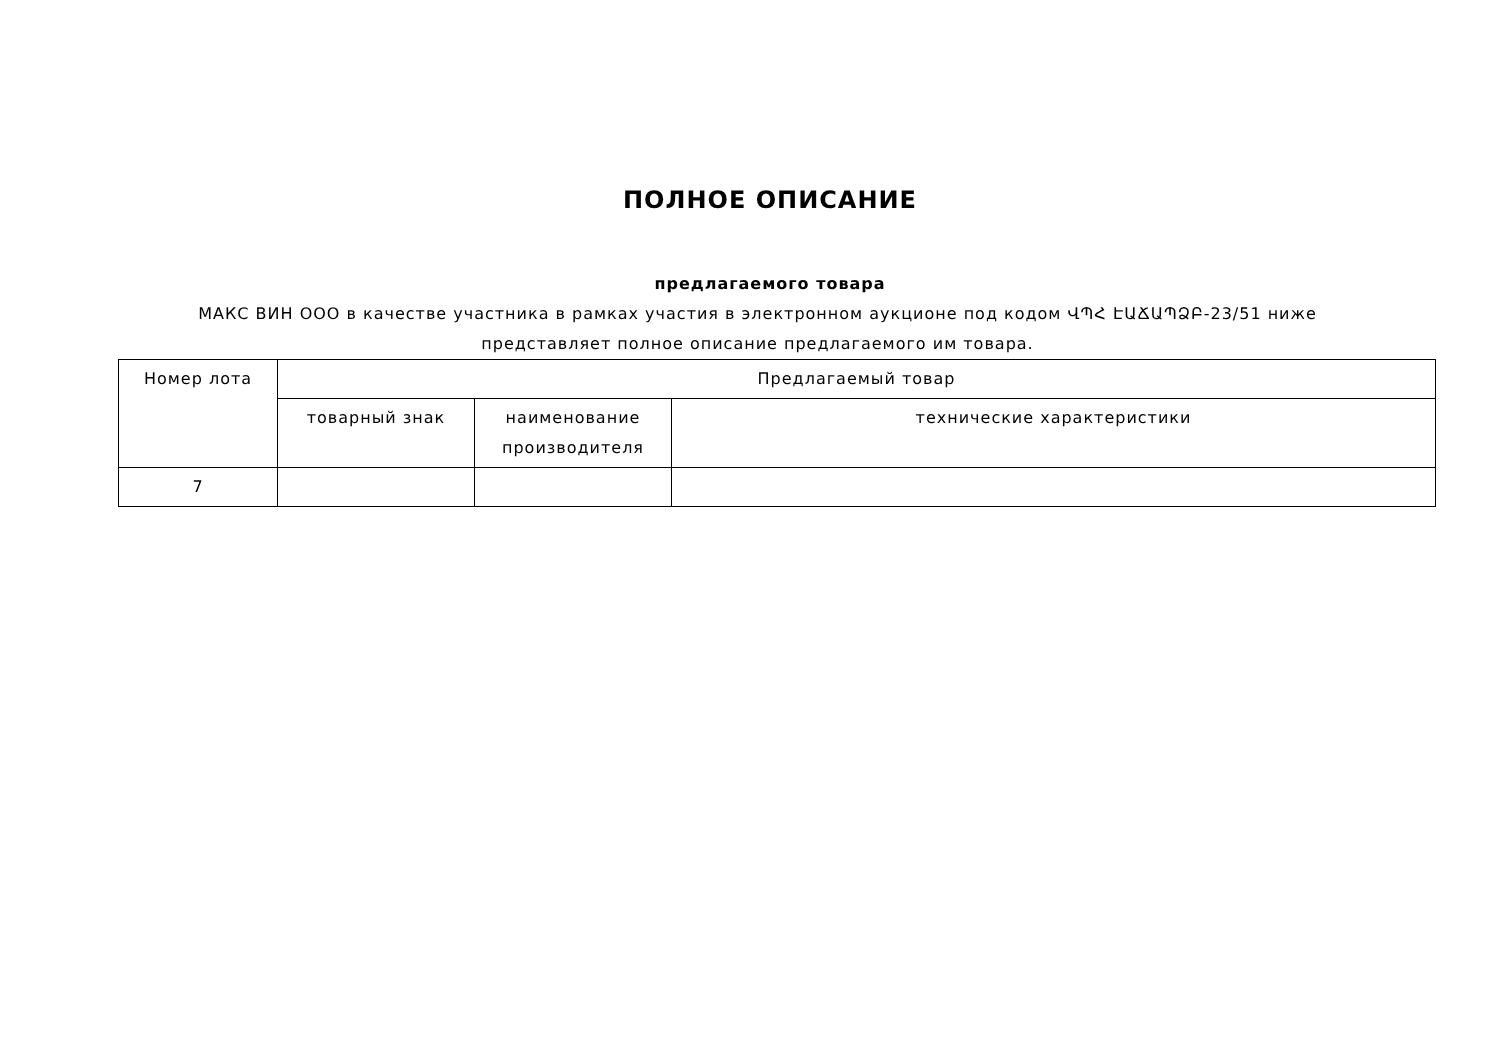ПОЛНОЕ ОПИСАНИЕ
предлагаемого товара
МАКС ВИН ООО в качестве участника в рамках участия в электронном аукционе под кодом ՎՊՀ ԷԱՃԱՊՁԲ-23/51 ниже представляет полное описание предлагаемого им товара.
| Номер лота | Предлагаемый товар | | |
| --- | --- | --- | --- |
| | товарный знак | наименование производителя | технические характеристики |
| 7 | | | |